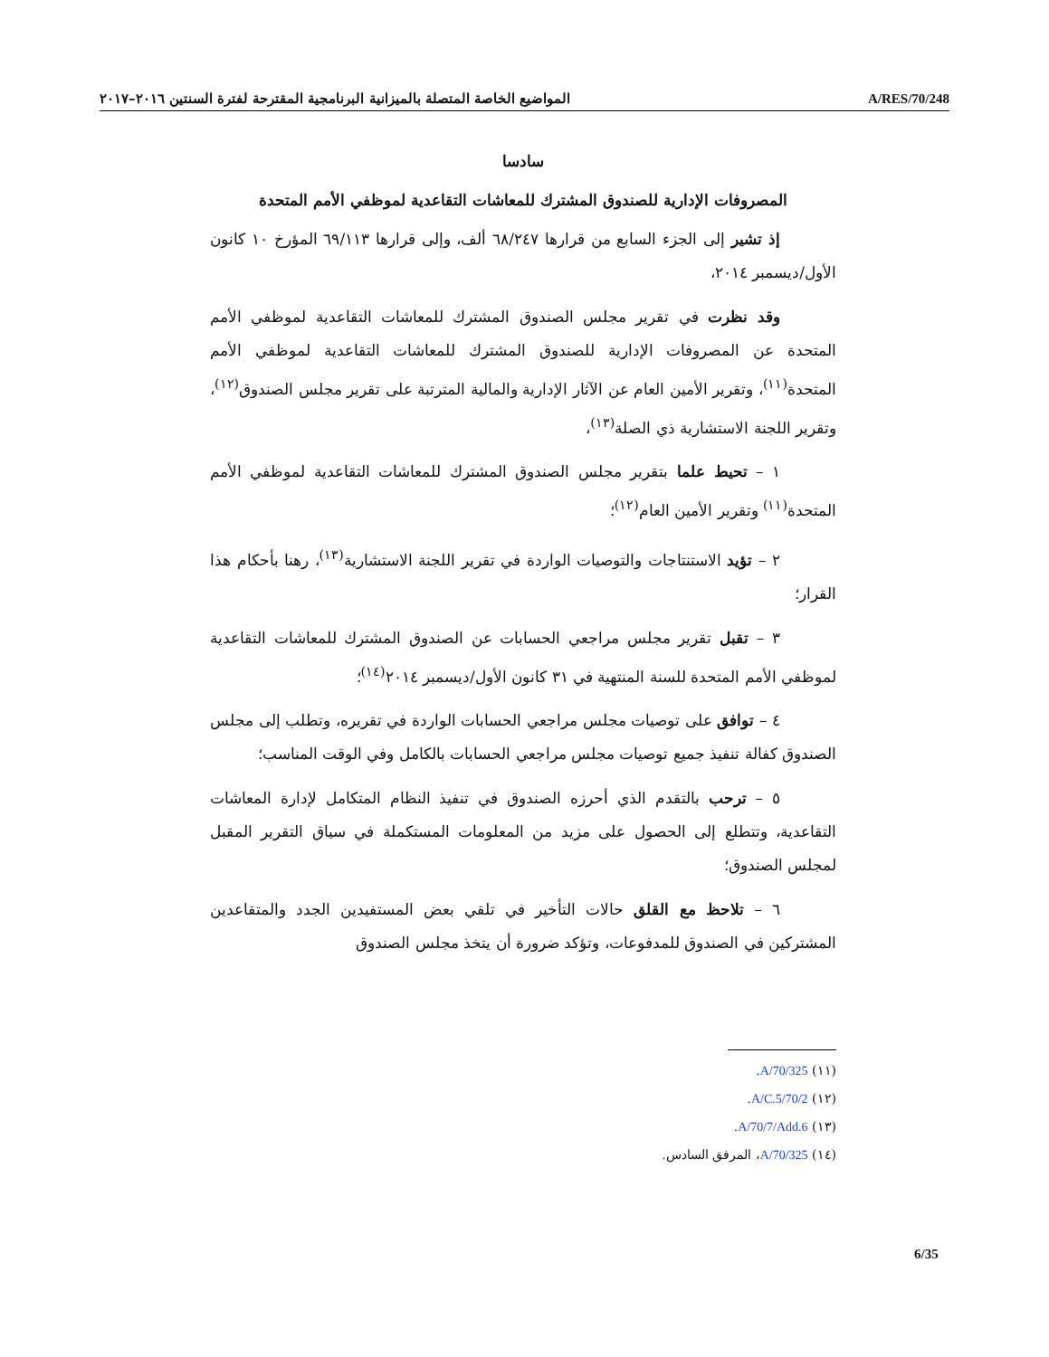المواضيع الخاصة المتصلة بالميزانية البرنامجية المقترحة لفترة السنتين ٢٠١٦–٢٠١٧
A/RES/70/248
سادسا
المصروفات الإدارية للصندوق المشترك للمعاشات التقاعدية لموظفي الأمم المتحدة
إذ تشير إلى الجزء السابع من قرارها ٦٨/٢٤٧ ألف، وإلى قرارها ٦٩/١١٣ المؤرخ ١٠ كانون الأول/ديسمبر ٢٠١٤،
وقد نظرت في تقرير مجلس الصندوق المشترك للمعاشات التقاعدية لموظفي الأمم المتحدة عن المصروفات الإدارية للصندوق المشترك للمعاشات التقاعدية لموظفي الأمم المتحدة<sup>(١١)</sup>، وتقرير الأمين العام عن الآثار الإدارية والمالية المترتبة على تقرير مجلس الصندوق<sup>(١٢)</sup>، وتقرير اللجنة الاستشارية ذي الصلة<sup>(١٣)</sup>،
١ – تحيط علما بتقرير مجلس الصندوق المشترك للمعاشات التقاعدية لموظفي الأمم المتحدة<sup>(١١)</sup> وتقرير الأمين العام<sup>(١٢)</sup>؛
٢ – تؤيد الاستنتاجات والتوصيات الواردة في تقرير اللجنة الاستشارية<sup>(١٣)</sup>، رهنا بأحكام هذا القرار؛
٣ – تقبل تقرير مجلس مراجعي الحسابات عن الصندوق المشترك للمعاشات التقاعدية لموظفي الأمم المتحدة للسنة المنتهية في ٣١ كانون الأول/ديسمبر ٢٠١٤<sup>(١٤)</sup>؛
٤ – توافق على توصيات مجلس مراجعي الحسابات الواردة في تقريره، وتطلب إلى مجلس الصندوق كفالة تنفيذ جميع توصيات مجلس مراجعي الحسابات بالكامل وفي الوقت المناسب؛
٥ – ترحب بالتقدم الذي أحرزه الصندوق في تنفيذ النظام المتكامل لإدارة المعاشات التقاعدية، وتتطلع إلى الحصول على مزيد من المعلومات المستكملة في سياق التقرير المقبل لمجلس الصندوق؛
٦ – تلاحظ مع القلق حالات التأخير في تلقي بعض المستفيدين الجدد والمتقاعدين المشتركين في الصندوق للمدفوعات، وتؤكد ضرورة أن يتخذ مجلس الصندوق
(١١) A/70/325.
(١٢) A/C.5/70/2.
(١٣) A/70/7/Add.6.
(١٤) A/70/325، المرفق السادس.
6/35